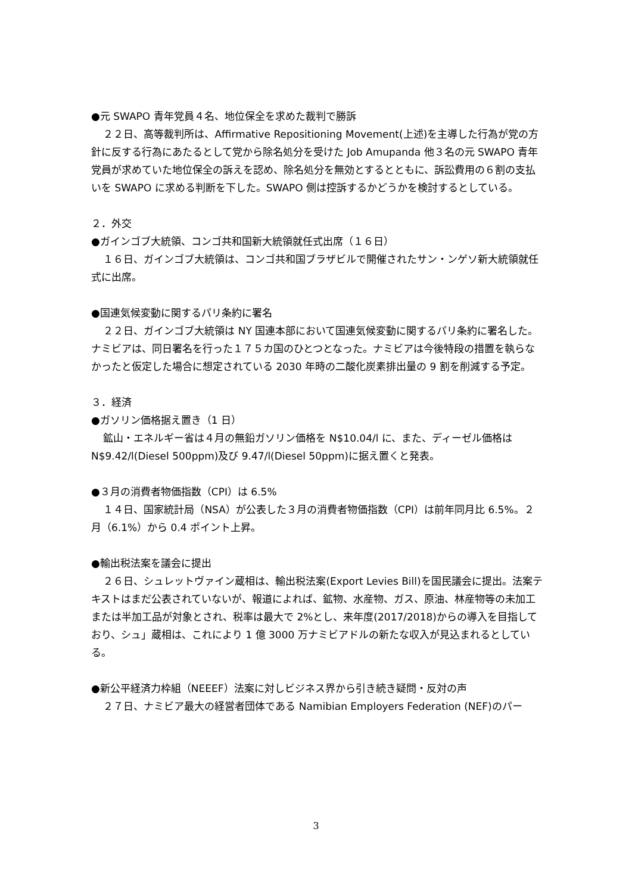●元 SWAPO 青年党員４名、地位保全を求めた裁判で勝訴
２２日、高等裁判所は、Affirmative Repositioning Movement(上述)を主導した行為が党の方針に反する行為にあたるとして党から除名処分を受けた Job Amupanda 他３名の元 SWAPO 青年党員が求めていた地位保全の訴えを認め、除名処分を無効とするとともに、訴訟費用の６割の支払いを SWAPO に求める判断を下した。SWAPO 側は控訴するかどうかを検討するとしている。
２．外交
●ガインゴブ大統領、コンゴ共和国新大統領就任式出席（１６日）
１６日、ガインゴブ大統領は、コンゴ共和国ブラザビルで開催されたサン・ンゲソ新大統領就任式に出席。
●国連気候変動に関するパリ条約に署名
２２日、ガインゴブ大統領は NY 国連本部において国連気候変動に関するパリ条約に署名した。ナミビアは、同日署名を行った１７５カ国のひとつとなった。ナミビアは今後特段の措置を執らなかったと仮定した場合に想定されている 2030 年時の二酸化炭素排出量の 9 割を削減する予定。
３．経済
●ガソリン価格据え置き（1 日）
鉱山・エネルギー省は４月の無鉛ガソリン価格を N$10.04/l に、また、ディーゼル価格は N$9.42/l(Diesel 500ppm)及び 9.47/l(Diesel 50ppm)に据え置くと発表。
●３月の消費者物価指数（CPI）は 6.5%
１４日、国家統計局（NSA）が公表した３月の消費者物価指数（CPI）は前年同月比 6.5%。２月（6.1%）から 0.4 ポイント上昇。
●輸出税法案を議会に提出
２６日、シュレットヴァイン蔵相は、輸出税法案(Export Levies Bill)を国民議会に提出。法案テキストはまだ公表されていないが、報道によれば、鉱物、水産物、ガス、原油、林産物等の未加工または半加工品が対象とされ、税率は最大で 2%とし、来年度(2017/2018)からの導入を目指しており、シュ」蔵相は、これにより 1 億 3000 万ナミビアドルの新たな収入が見込まれるとしている。
●新公平経済力枠組（NEEEF）法案に対しビジネス界から引き続き疑問・反対の声
２７日、ナミビア最大の経営者団体である Namibian Employers Federation (NEF)のパー
3